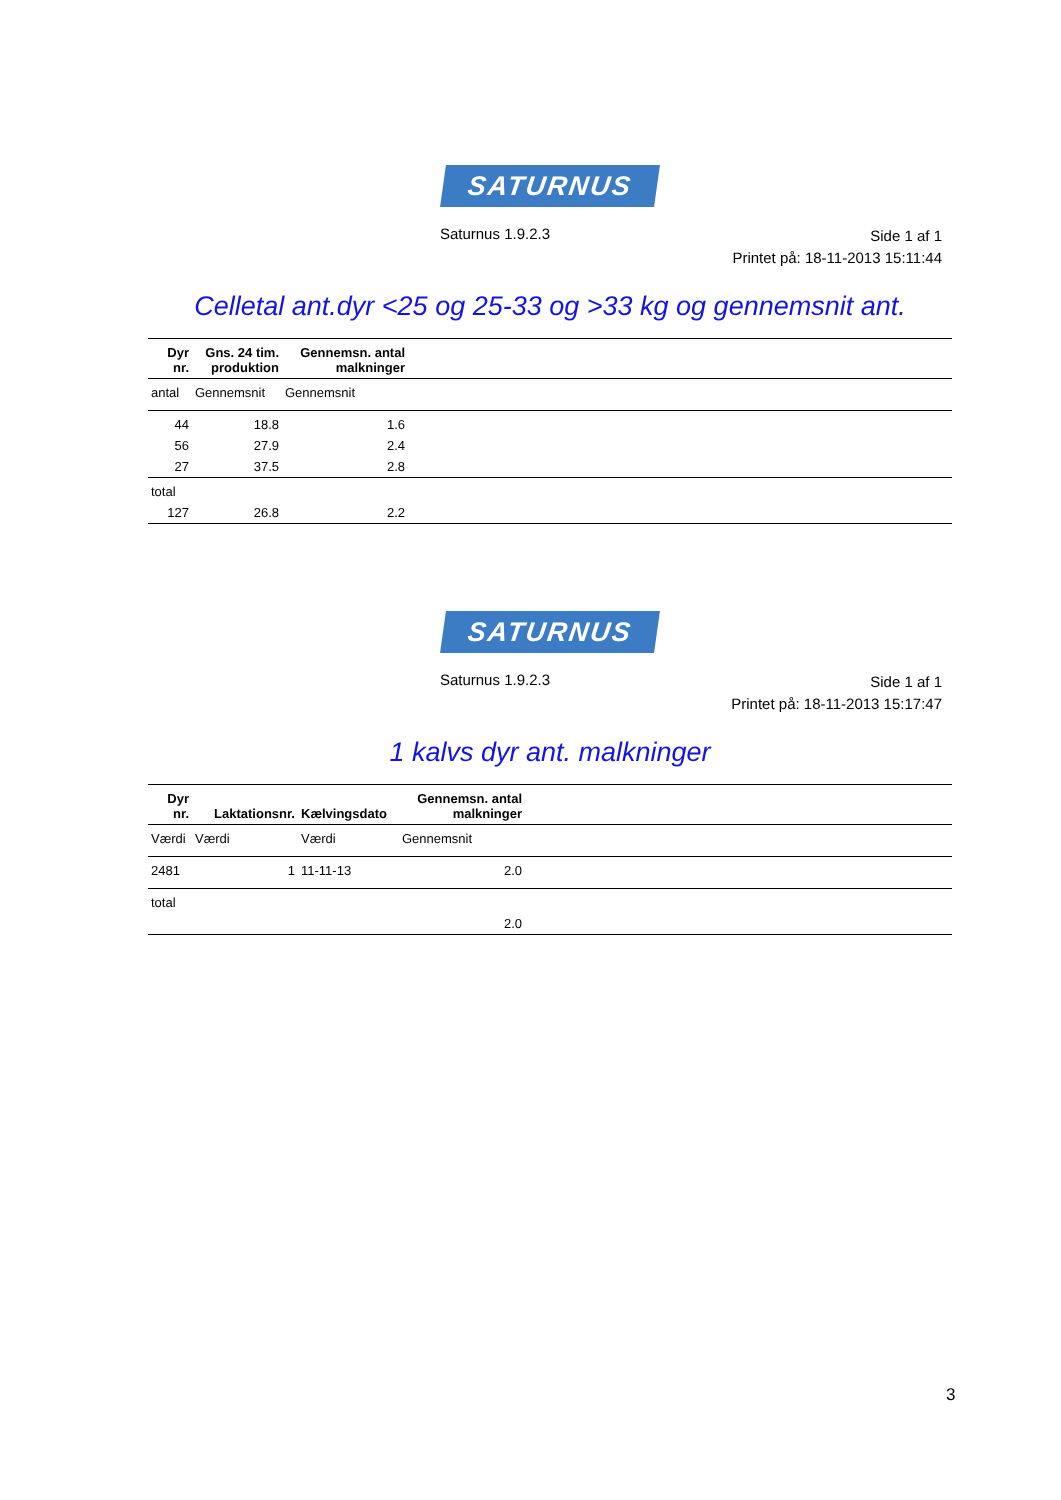SATURNUS
Saturnus 1.9.2.3
Side 1 af 1
Printet på: 18-11-2013 15:11:44
Celletal ant.dyr <25 og 25-33 og >33 kg og gennemsnit ant.
| Dyr nr. | Gns. 24 tim. produktion | Gennemsn. antal malkninger | |
| --- | --- | --- | --- |
| antal | Gennemsnit | Gennemsnit | |
| 44 | 18.8 | 1.6 | |
| 56 | 27.9 | 2.4 | |
| 27 | 37.5 | 2.8 | |
| total | | | |
| 127 | 26.8 | 2.2 | |
SATURNUS
Saturnus 1.9.2.3
Side 1 af 1
Printet på: 18-11-2013 15:17:47
1 kalvs dyr ant. malkninger
| Dyr nr. | Laktationsnr. | Kælvingsdato | Gennemsn. antal malkninger | |
| --- | --- | --- | --- | --- |
| Værdi | Værdi | Værdi | Gennemsnit | |
| 2481 | 1 | 11-11-13 | 2.0 | |
| total | | | | |
| | | | 2.0 | |
3